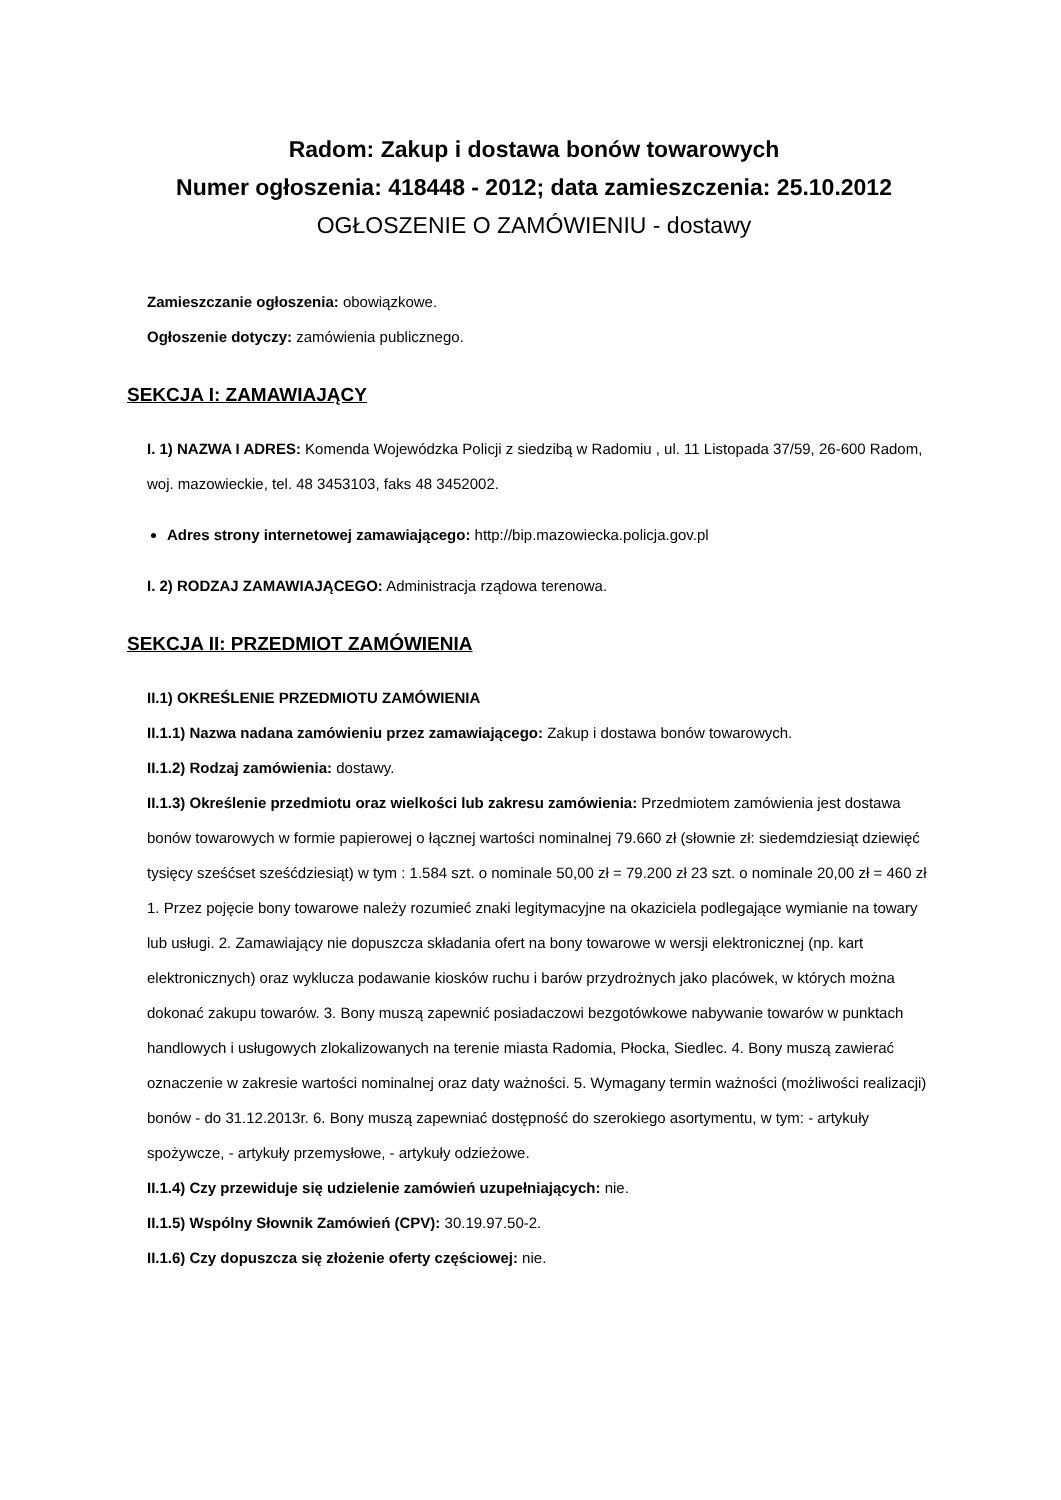Radom: Zakup i dostawa bonów towarowych
Numer ogłoszenia: 418448 - 2012; data zamieszczenia: 25.10.2012
OGŁOSZENIE O ZAMÓWIENIU - dostawy
Zamieszczanie ogłoszenia: obowiązkowe.
Ogłoszenie dotyczy: zamówienia publicznego.
SEKCJA I: ZAMAWIAJĄCY
I. 1) NAZWA I ADRES: Komenda Wojewódzka Policji z siedzibą w Radomiu , ul. 11 Listopada 37/59, 26-600 Radom, woj. mazowieckie, tel. 48 3453103, faks 48 3452002.
Adres strony internetowej zamawiającego: http://bip.mazowiecka.policja.gov.pl
I. 2) RODZAJ ZAMAWIAJĄCEGO: Administracja rządowa terenowa.
SEKCJA II: PRZEDMIOT ZAMÓWIENIA
II.1) OKREŚLENIE PRZEDMIOTU ZAMÓWIENIA
II.1.1) Nazwa nadana zamówieniu przez zamawiającego: Zakup i dostawa bonów towarowych.
II.1.2) Rodzaj zamówienia: dostawy.
II.1.3) Określenie przedmiotu oraz wielkości lub zakresu zamówienia: Przedmiotem zamówienia jest dostawa bonów towarowych w formie papierowej o łącznej wartości nominalnej 79.660 zł (słownie zł: siedemdziesiąt dziewięć tysięcy sześćset sześćdziesiąt) w tym : 1.584 szt. o nominale 50,00 zł = 79.200 zł 23 szt. o nominale 20,00 zł = 460 zł 1. Przez pojęcie bony towarowe należy rozumieć znaki legitymacyjne na okaziciela podlegające wymianie na towary lub usługi. 2. Zamawiający nie dopuszcza składania ofert na bony towarowe w wersji elektronicznej (np. kart elektronicznych) oraz wyklucza podawanie kiosków ruchu i barów przydrożnych jako placówek, w których można dokonać zakupu towarów. 3. Bony muszą zapewnić posiadaczowi bezgotówkowe nabywanie towarów w punktach handlowych i usługowych zlokalizowanych na terenie miasta Radomia, Płocka, Siedlec. 4. Bony muszą zawierać oznaczenie w zakresie wartości nominalnej oraz daty ważności. 5. Wymagany termin ważności (możliwości realizacji) bonów - do 31.12.2013r. 6. Bony muszą zapewniać dostępność do szerokiego asortymentu, w tym: - artykuły spożywcze, - artykuły przemysłowe, - artykuły odzieżowe.
II.1.4) Czy przewiduje się udzielenie zamówień uzupełniających: nie.
II.1.5) Wspólny Słownik Zamówień (CPV): 30.19.97.50-2.
II.1.6) Czy dopuszcza się złożenie oferty częściowej: nie.